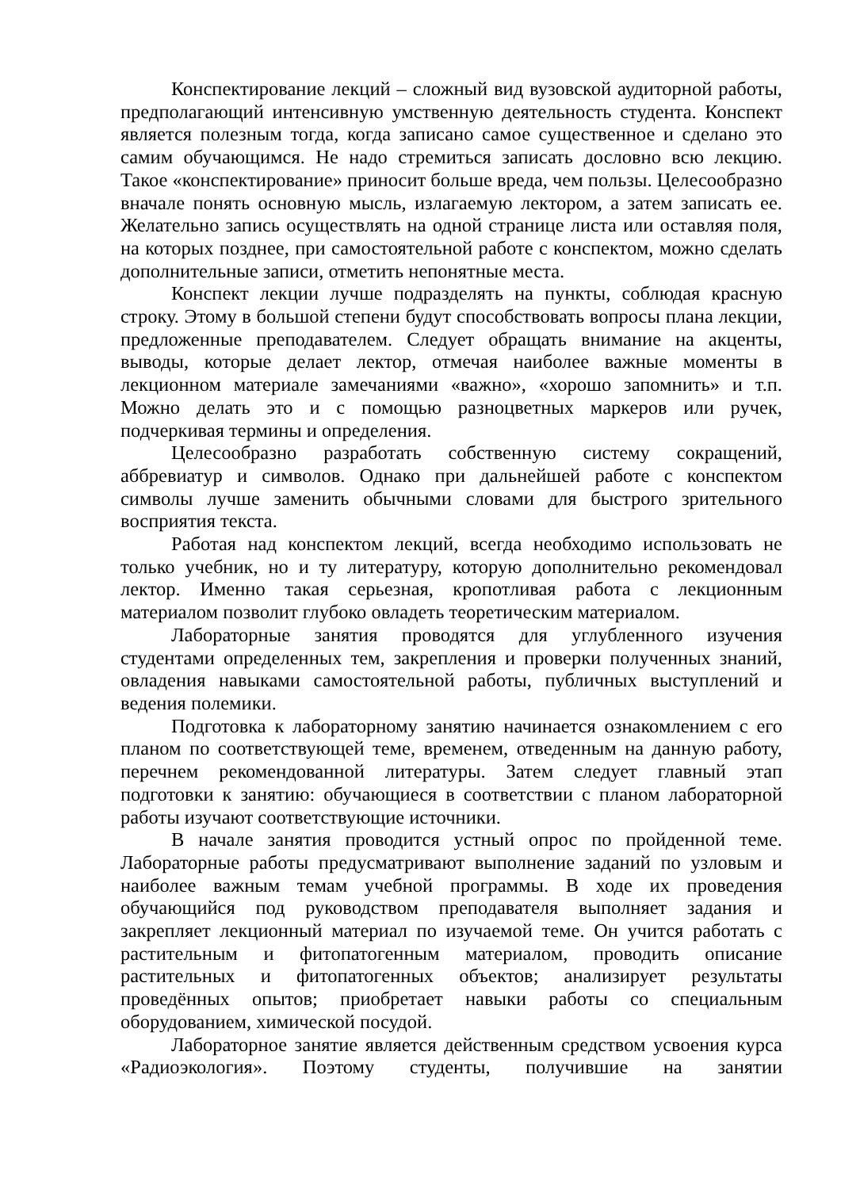Конспектирование лекций – сложный вид вузовской аудиторной работы, предполагающий интенсивную умственную деятельность студента. Конспект является полезным тогда, когда записано самое существенное и сделано это самим обучающимся. Не надо стремиться записать дословно всю лекцию. Такое «конспектирование» приносит больше вреда, чем пользы. Целесообразно вначале понять основную мысль, излагаемую лектором, а затем записать ее. Желательно запись осуществлять на одной странице листа или оставляя поля, на которых позднее, при самостоятельной работе с конспектом, можно сделать дополнительные записи, отметить непонятные места.
Конспект лекции лучше подразделять на пункты, соблюдая красную строку. Этому в большой степени будут способствовать вопросы плана лекции, предложенные преподавателем. Следует обращать внимание на акценты, выводы, которые делает лектор, отмечая наиболее важные моменты в лекционном материале замечаниями «важно», «хорошо запомнить» и т.п. Можно делать это и с помощью разноцветных маркеров или ручек, подчеркивая термины и определения.
Целесообразно разработать собственную систему сокращений, аббревиатур и символов. Однако при дальнейшей работе с конспектом символы лучше заменить обычными словами для быстрого зрительного восприятия текста.
Работая над конспектом лекций, всегда необходимо использовать не только учебник, но и ту литературу, которую дополнительно рекомендовал лектор. Именно такая серьезная, кропотливая работа с лекционным материалом позволит глубоко овладеть теоретическим материалом.
Лабораторные занятия проводятся для углубленного изучения студентами определенных тем, закрепления и проверки полученных знаний, овладения навыками самостоятельной работы, публичных выступлений и ведения полемики.
Подготовка к лабораторному занятию начинается ознакомлением с его планом по соответствующей теме, временем, отведенным на данную работу, перечнем рекомендованной литературы. Затем следует главный этап подготовки к занятию: обучающиеся в соответствии с планом лабораторной работы изучают соответствующие источники.
В начале занятия проводится устный опрос по пройденной теме. Лабораторные работы предусматривают выполнение заданий по узловым и наиболее важным темам учебной программы. В ходе их проведения обучающийся под руководством преподавателя выполняет задания и закрепляет лекционный материал по изучаемой теме. Он учится работать с растительным и фитопатогенным материалом, проводить описание растительных и фитопатогенных объектов; анализирует результаты проведённых опытов; приобретает навыки работы со специальным оборудованием, химической посудой.
Лабораторное занятие является действенным средством усвоения курса «Радиоэкология». Поэтому студенты, получившие на занятии